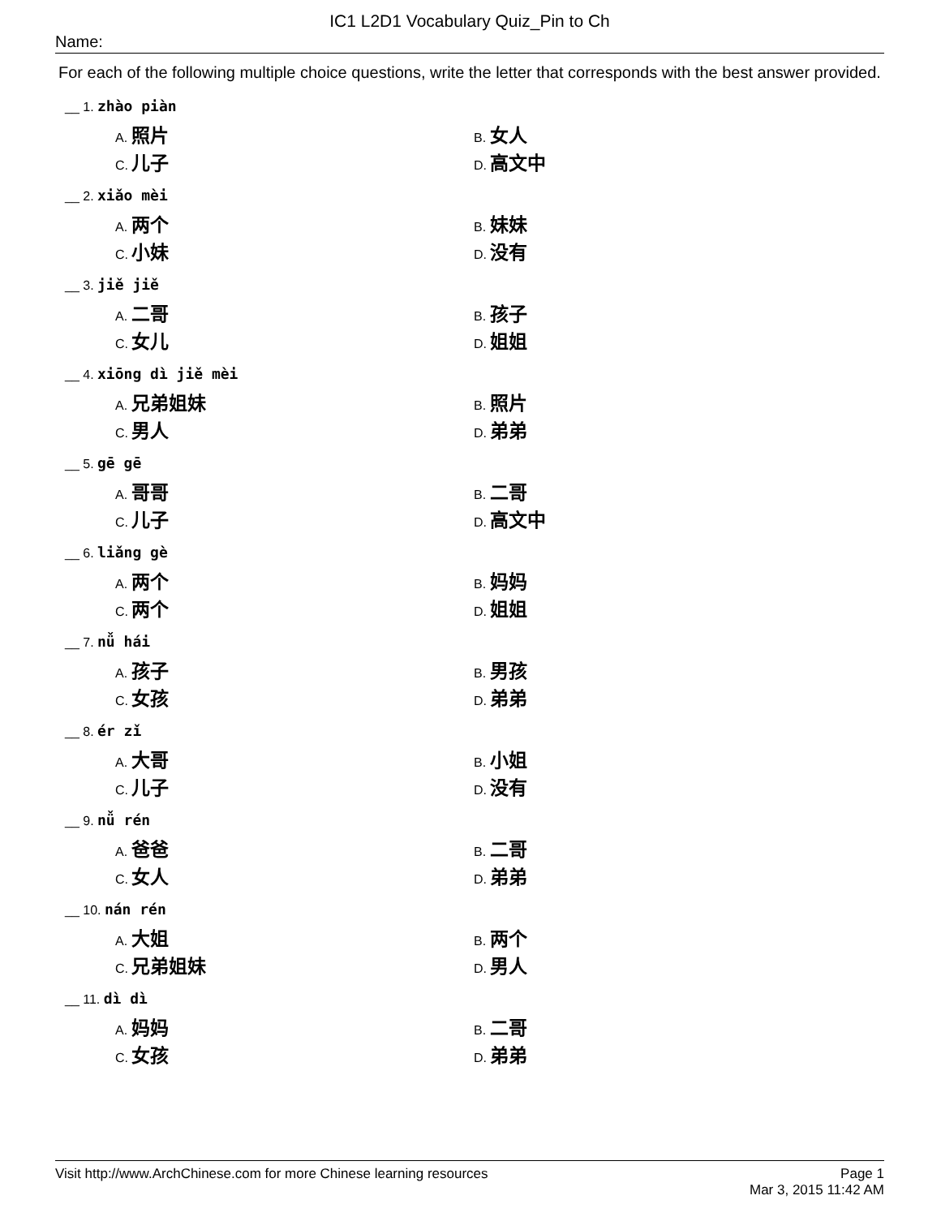IC1 L2D1 Vocabulary Quiz_Pin to Ch
Name:
For each of the following multiple choice questions, write the letter that corresponds with the best answer provided.
__ 1. zhào piàn
A. 照片
B. 女人
C. 儿子
D. 高文中
__ 2. xiǎo mèi
A. 两个
B. 妹妹
C. 小妹
D. 没有
__ 3. jiě jiě
A. 二哥
B. 孩子
C. 女儿
D. 姐姐
__ 4. xiōng dì jiě mèi
A. 兄弟姐妹
B. 照片
C. 男人
D. 弟弟
__ 5. gē gē
A. 哥哥
B. 二哥
C. 儿子
D. 高文中
__ 6. liǎng gè
A. 两个
B. 妈妈
C. 两个
D. 姐姐
__ 7. nǚ hái
A. 孩子
B. 男孩
C. 女孩
D. 弟弟
__ 8. ér zǐ
A. 大哥
B. 小姐
C. 儿子
D. 没有
__ 9. nǚ rén
A. 爸爸
B. 二哥
C. 女人
D. 弟弟
__ 10. nán rén
A. 大姐
B. 两个
C. 兄弟姐妹
D. 男人
__ 11. dì dì
A. 妈妈
B. 二哥
C. 女孩
D. 弟弟
Page 1
Mar 3, 2015 11:42 AM
Visit http://www.ArchChinese.com for more Chinese learning resources